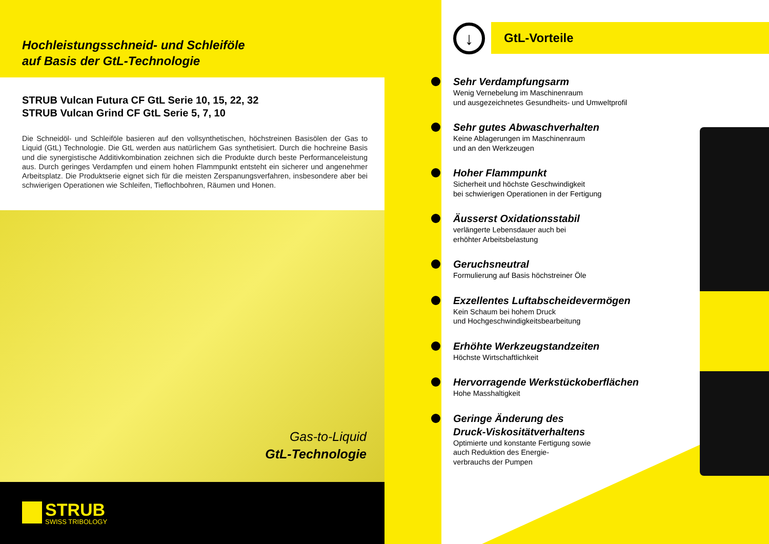Hochleistungsschneid- und Schleiföle
auf Basis der GtL-Technologie
STRUB Vulcan Futura CF GtL Serie 10, 15, 22, 32
STRUB Vulcan Grind CF GtL Serie 5, 7, 10
Die Schneidöl- und Schleiföle basieren auf den vollsynthetischen, höchstreinen Basisölen der Gas to Liquid (GtL) Technologie. Die GtL werden aus natürlichem Gas synthetisiert. Durch die hochreine Basis und die synergistische Additivkombination zeichnen sich die Produkte durch beste Performanceleistung aus. Durch geringes Verdampfen und einem hohen Flammpunkt entsteht ein sicherer und angenehmer Arbeitsplatz. Die Produktserie eignet sich für die meisten Zerspanungsverfahren, insbesondere aber bei schwierigen Operationen wie Schleifen, Tieflochbohren, Räumen und Honen.
Gas-to-Liquid
GtL-Technologie
STRUB
SWISS TRIBOLOGY
↓ GtL-Vorteile
Sehr Verdampfungsarm
Wenig Vernebelung im Maschinenraum
und ausgezeichnetes Gesundheits- und Umweltprofil
Sehr gutes Abwaschverhalten
Keine Ablagerungen im Maschinenraum
und an den Werkzeugen
Hoher Flammpunkt
Sicherheit und höchste Geschwindigkeit
bei schwierigen Operationen in der Fertigung
Äusserst Oxidationsstabil
verlängerte Lebensdauer auch bei
erhöhter Arbeitsbelastung
Geruchsneutral
Formulierung auf Basis höchstreiner Öle
Exzellentes Luftabscheidevermögen
Kein Schaum bei hohem Druck
und Hochgeschwindigkeitsbearbeitung
Erhöhte Werkzeugstandzeiten
Höchste Wirtschaftlichkeit
Hervorragende Werkstückoberflächen
Hohe Masshaltigkeit
Geringe Änderung des
Druck-Viskositätverhaltens
Optimierte und konstante Fertigung sowie
auch Reduktion des Energie-
verbrauchs der Pumpen